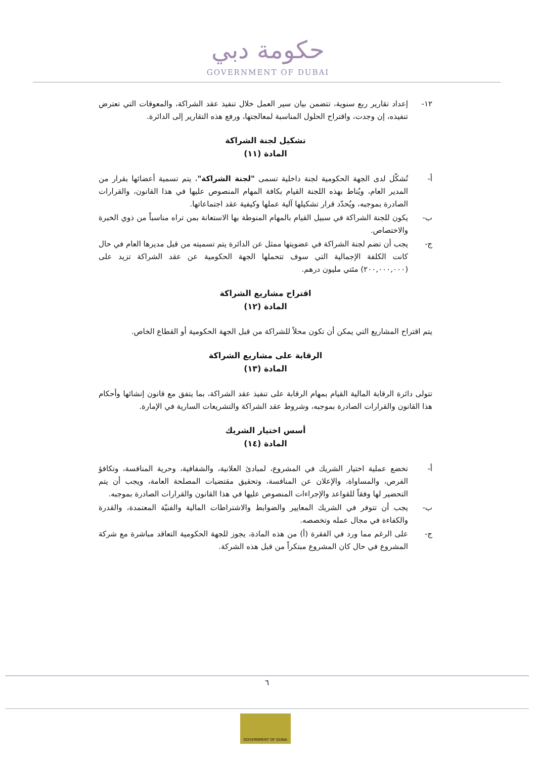حكومة دبي
GOVERNMENT OF DUBAI
١٢- إعداد تقارير ربع سنوية، تتضمن بيان سير العمل خلال تنفيذ عقد الشراكة، والمعوقات التي تعترض تنفيذه، إن وجدت، واقتراح الحلول المناسبة لمعالجتها، ورفع هذه التقارير إلى الدائرة.
تشكيل لجنة الشراكة
المادة (١١)
أ- تُشكّل لدى الجهة الحكومية لجنة داخلية تسمى "لجنة الشراكة"، يتم تسمية أعضائها بقرار من المدير العام، ويُناط بهذه اللجنة القيام بكافة المهام المنصوص عليها في هذا القانون، والقرارات الصادرة بموجبه، ويُحدّد قرار تشكيلها آلية عملها وكيفية عقد اجتماعاتها.
ب- يكون للجنة الشراكة في سبيل القيام بالمهام المنوطة بها الاستعانة بمن تراه مناسباً من ذوي الخبرة والاختصاص.
ج- يجب أن تضم لجنة الشراكة في عضويتها ممثل عن الدائرة يتم تسميته من قبل مديرها العام في حال كانت الكلفة الإجمالية التي سوف تتحملها الجهة الحكومية عن عقد الشراكة تزيد على (٢٠٠,٠٠٠,٠٠٠) مئتي مليون درهم.
اقتراح مشاريع الشراكة
المادة (١٢)
يتم اقتراح المشاريع التي يمكن أن تكون محلاً للشراكة من قبل الجهة الحكومية أو القطاع الخاص.
الرقابة على مشاريع الشراكة
المادة (١٣)
تتولى دائرة الرقابة المالية القيام بمهام الرقابة على تنفيذ عقد الشراكة، بما يتفق مع قانون إنشائها وأحكام هذا القانون والقرارات الصادرة بموجبه، وشروط عقد الشراكة والتشريعات السارية في الإمارة.
أسس اختيار الشريك
المادة (١٤)
أ- تخضع عملية اختيار الشريك في المشروع، لمبادئ العلانية، والشفافية، وحرية المنافسة، وتكافؤ الفرص، والمساواة، والإعلان عن المنافسة، وتحقيق مقتضيات المصلحة العامة، ويجب أن يتم التحضير لها وفقاً للقواعد والإجراءات المنصوص عليها في هذا القانون والقرارات الصادرة بموجبه.
ب- يجب أن تتوفر في الشريك المعايير والضوابط والاشتراطات المالية والفنيّة المعتمدة، والقدرة والكفاءة في مجال عمله وتخصصه.
ج- على الرغم مما ورد في الفقرة (أ) من هذه المادة، يجوز للجهة الحكومية التعاقد مباشرة مع شركة المشروع في حال كان المشروع مبتكراً من قبل هذه الشركة.
٦
GOVERNMENT OF DUBAI